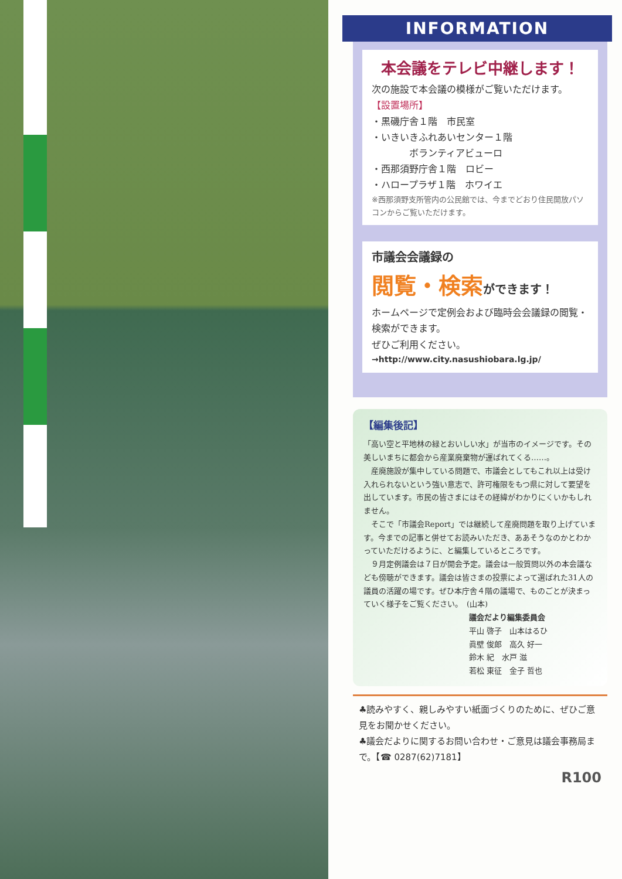INFORMATION
本会議をテレビ中継します！
次の施設で本会議の模様がご覧いただけます。
【設置場所】
・黒磯庁舎１階　市民室
・いきいきふれあいセンター１階
　　　　ボランティアビューロ
・西那須野庁舎１階　ロビー
・ハロープラザ１階　ホワイエ
※西那須野支所管内の公民館では、今までどおり住民開放パソコンからご覧いただけます。
市議会会議録の
閲覧・検索 ができます！
ホームページで定例会および臨時会会議録の閲覧・検索ができます。
ぜひご利用ください。
→http://www.city.nasushiobara.lg.jp/
【編集後記】
「高い空と平地林の緑とおいしい水」が当市のイメージです。その美しいまちに都会から産業廃棄物が運ばれてくる……。
　産廃施設が集中している問題で、市議会としてもこれ以上は受け入れられないという強い意志で、許可権限をもつ県に対して要望を出しています。市民の皆さまにはその経緯がわかりにくいかもしれません。
　そこで「市議会Report」では継続して産廃問題を取り上げています。今までの記事と併せてお読みいただき、ああそうなのかとわかっていただけるように、と編集しているところです。
　９月定例議会は７日が開会予定。議会は一般質問以外の本会議なども傍聴ができます。議会は皆さまの投票によって選ばれた31人の議員の活躍の場です。ぜひ本庁舎４階の議場で、ものごとが決まっていく様子をご覧ください。　(山本)
議会だより編集委員会
平山 啓子　山本はるひ
眞壁 俊郎　高久 好一
鈴木 紀　水戸 滋
若松 東征　金子 哲也
♣読みやすく、親しみやすい紙面づくりのために、ぜひご意見をお聞かせください。
♣議会だよりに関するお問い合わせ・ご意見は議会事務局まで。【☎ 0287(62)7181】
R100